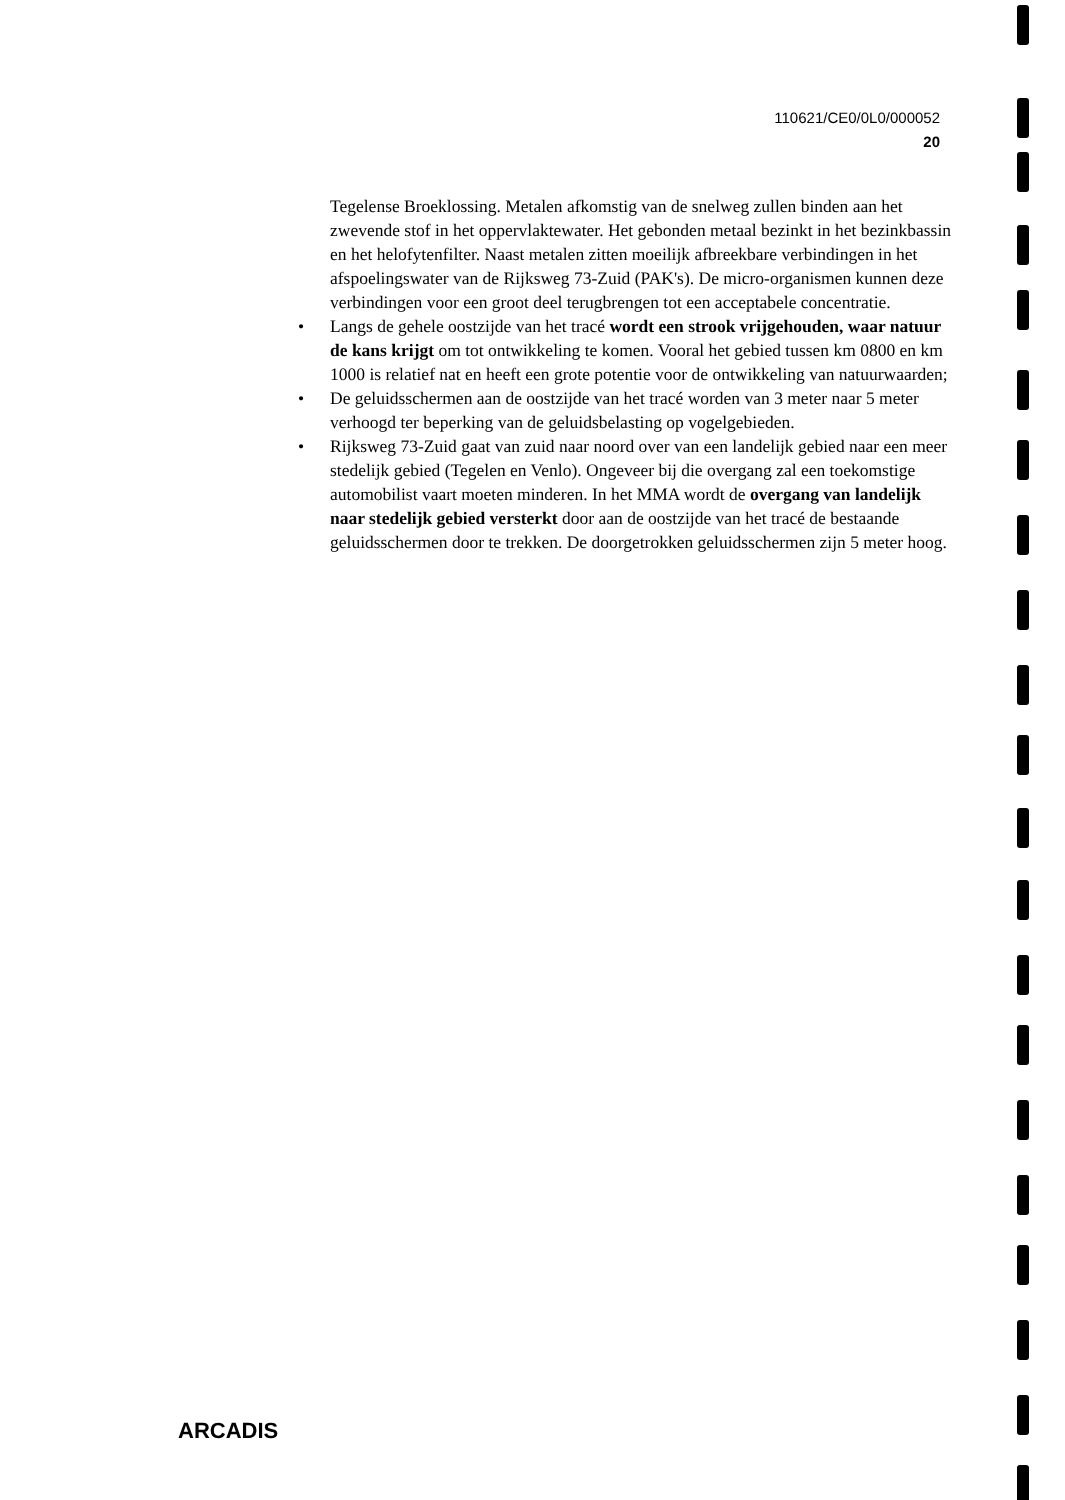110621/CE0/0L0/000052
20
Tegelense Broeklossing. Metalen afkomstig van de snelweg zullen binden aan het zwevende stof in het oppervlaktewater. Het gebonden metaal bezinkt in het bezinkbassin en het helofytenfilter. Naast metalen zitten moeilijk afbreekbare verbindingen in het afspoelingswater van de Rijksweg 73-Zuid (PAK's). De micro-organismen kunnen deze verbindingen voor een groot deel terugbrengen tot een acceptabele concentratie.
• Langs de gehele oostzijde van het tracé wordt een strook vrijgehouden, waar natuur de kans krijgt om tot ontwikkeling te komen. Vooral het gebied tussen km 0800 en km 1000 is relatief nat en heeft een grote potentie voor de ontwikkeling van natuurwaarden;
• De geluidsschermen aan de oostzijde van het tracé worden van 3 meter naar 5 meter verhoogd ter beperking van de geluidsbelasting op vogelgebieden.
• Rijksweg 73-Zuid gaat van zuid naar noord over van een landelijk gebied naar een meer stedelijk gebied (Tegelen en Venlo). Ongeveer bij die overgang zal een toekomstige automobilist vaart moeten minderen. In het MMA wordt de overgang van landelijk naar stedelijk gebied versterkt door aan de oostzijde van het tracé de bestaande geluidsschermen door te trekken. De doorgetrokken geluidsschermen zijn 5 meter hoog.
ARCADIS